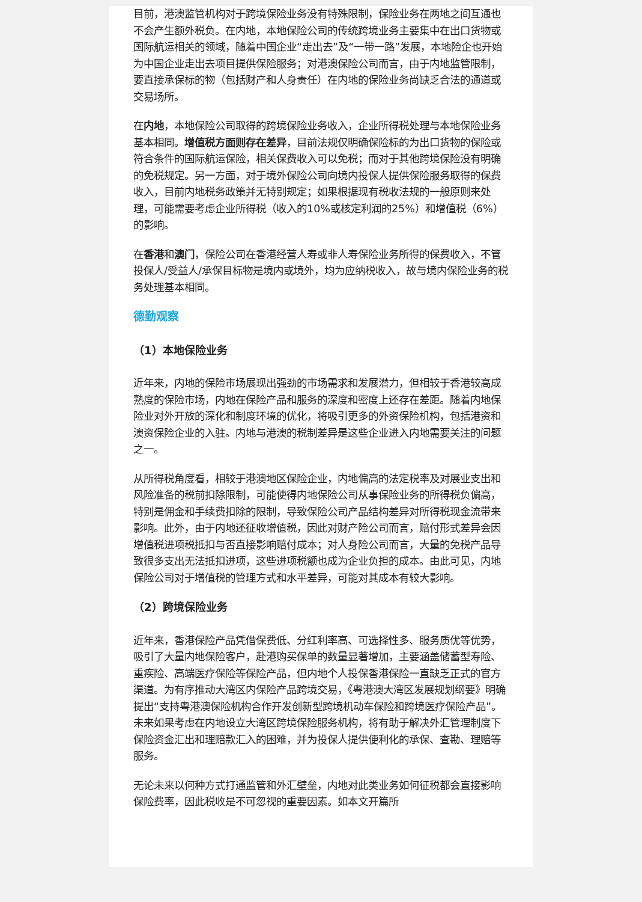目前，港澳监管机构对于跨境保险业务没有特殊限制，保险业务在两地之间互通也不会产生额外税负。在内地，本地保险公司的传统跨境业务主要集中在出口货物或国际航运相关的领域，随着中国企业“走出去”及“一带一路”发展，本地险企也开始为中国企业走出去项目提供保险服务；对港澳保险公司而言，由于内地监管限制，要直接承保标的物（包括财产和人身责任）在内地的保险业务尚缺乏合法的通道或交易场所。
在内地，本地保险公司取得的跨境保险业务收入，企业所得税处理与本地保险业务基本相同。增值税方面则存在差异，目前法规仅明确保险标的为出口货物的保险或符合条件的国际航运保险，相关保费收入可以免税；而对于其他跨境保险没有明确的免税规定。另一方面，对于境外保险公司向境内投保人提供保险服务取得的保费收入，目前内地税务政策并无特别规定；如果根据现有税收法规的一般原则来处理，可能需要考虑企业所得税（收入的10%或核定利润的25%）和增值税（6%）的影响。
在香港和澳门，保险公司在香港经营人寿或非人寿保险业务所得的保费收入，不管投保人/受益人/承保目标物是境内或境外，均为应纳税收入，故与境内保险业务的税务处理基本相同。
德勤观察
（1）本地保险业务
近年来，内地的保险市场展现出强劲的市场需求和发展潜力，但相较于香港较高成熟度的保险市场，内地在保险产品和服务的深度和密度上还存在差距。随着内地保险业对外开放的深化和制度环境的优化，将吸引更多的外资保险机构，包括港资和澳资保险企业的入驻。内地与港澳的税制差异是这些企业进入内地需要关注的问题之一。
从所得税角度看，相较于港澳地区保险企业，内地偏高的法定税率及对展业支出和风险准备的税前扣除限制，可能使得内地保险公司从事保险业务的所得税负偏高，特别是佣金和手续费扣除的限制，导致保险公司产品结构差异对所得税现金流带来影响。此外，由于内地还征收增值税，因此对财产险公司而言，赔付形式差异会因增值税进项税抵扣与否直接影响赔付成本；对人身险公司而言，大量的免税产品导致很多支出无法抵扣进项，这些进项税额也成为企业负担的成本。由此可见，内地保险公司对于增值税的管理方式和水平差异，可能对其成本有较大影响。
（2）跨境保险业务
近年来，香港保险产品凭借保费低、分红利率高、可选择性多、服务质优等优势，吸引了大量内地保险客户，赴港购买保单的数量显著增加，主要涵盖储蓄型寿险、重疾险、高端医疗保险等保险产品，但内地个人投保香港保险一直缺乏正式的官方渠道。为有序推动大湾区内保险产品跨境交易，《粤港澳大湾区发展规划纲要》明确提出“支持粤港澳保险机构合作开发创新型跨境机动车保险和跨境医疗保险产品”。未来如果考虑在内地设立大湾区跨境保险服务机构，将有助于解决外汇管理制度下保险资金汇出和理赔款汇入的困难，并为投保人提供便利化的承保、查勘、理赔等服务。
无论未来以何种方式打通监管和外汇壁垒，内地对此类业务如何征税都会直接影响保险费率，因此税收是不可忽视的重要因素。如本文开篇所